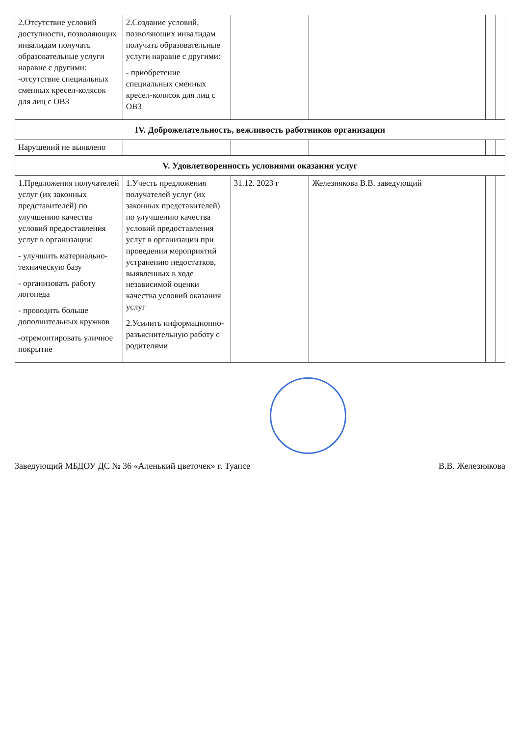| 2.Отсутствие условий доступности, позволяющих инвалидам получать образовательные услуги наравне с другими: -отсутствие специальных сменных кресел-колясок для лиц с ОВЗ | 2.Создание условий, позволяющих инвалидам получать образовательные услуги наравне с другими: - приобретение специальных сменных кресел-колясок для лиц с ОВЗ | | | | |
| IV. Доброжелательность, вежливость работников организации | | | | | |
| Нарушений не выявлено | | | | | |
| V. Удовлетворенность условиями оказания услуг | | | | | |
| 1.Предложения получателей услуг (их законных представителей) по улучшению качества условий предоставления услуг в организации: - улучшить материально-техническую базу - организовать работу логопеда - проводить больше дополнительных кружков -отремонтировать уличное покрытие | 1.Учесть предложения получателей услуг (их законных представителей) по улучшению качества условий предоставления услуг в организации при проведении мероприятий устранению недостатков, выявленных в ходе независимой оценки качества условий оказания услуг 2.Усилить информационно-разъяснительную работу с родителями | 31.12. 2023 г | Железнякова В.В. заведующий | | |
Заведующий МБДОУ ДС № 36 «Аленький цветочек» г. Туапсе В.В. Железнякова